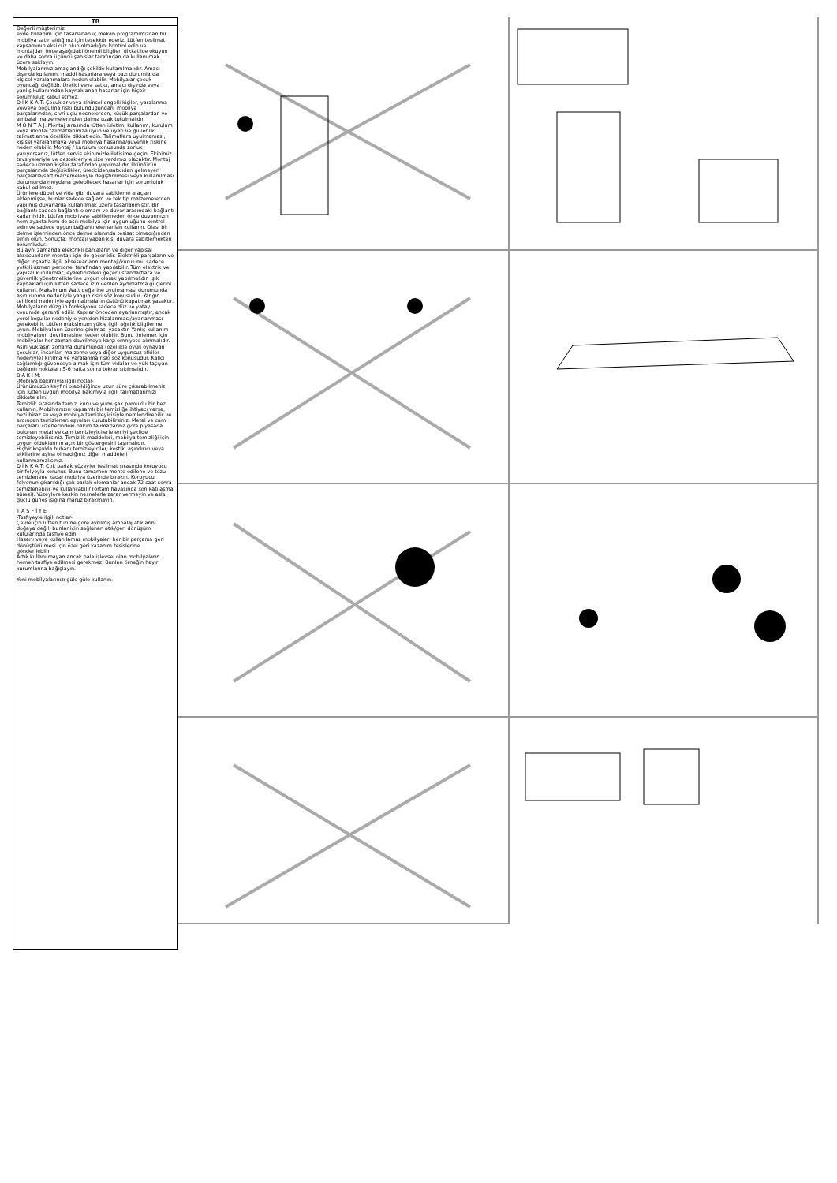TR
Değerli müşterimiz,
evde kullanım için tasarlanan iç mekan programımızdan bir mobilya satın aldığınız için teşekkür ederiz. Lütfen teslimat kapsamının eksiksiz olup olmadığını kontrol edin ve montajdan önce aşağıdaki önemli bilgileri dikkatlice okuyun ve daha sonra üçüncü şahıslar tarafından da kullanılmak üzere saklayın.
Mobilyalarımız amaçlandığı şekilde kullanılmalıdır. Amacı dışında kullanım, maddi hasarlara veya bazı durumlarda kişisel yaralanmalara neden olabilir. Mobilyalar çocuk oyuncağı değildir. Üretici veya satıcı, amacı dışında veya yanlış kullanımdan kaynaklanan hasarlar için hiçbir sorumluluk kabul etmez.
D İ K K A T: Çocuklar veya zihinsel engelli kişiler, yaralanma ve/veya boğulma riski bulunduğundan, mobilya parçalarından, sivri uçlu nesnelerden, küçük parçalardan ve ambalaj malzemelerinden daima uzak tutulmalıdır.
M O N T A J: Montaj sırasında lütfen işletim, kullanım, kurulum veya montaj talimatlarımıza uyun ve uyarı ve güvenlik talimatlarına özellikle dikkat edin. Talimatlara uyulmaması, kişisel yaralanmaya veya mobilya hasarına/güvenlik riskine neden olabilir. Montaj / kurulum konusunda zorluk yaşıyorsanız, lütfen servis ekibimizle iletişime geçin. Ekibimiz tavsiyeleriyle ve destekleriyle size yardımcı olacaktır. Montaj sadece uzman kişiler tarafından yapılmalıdır. Ürün/ürün parçalarında değişiklikler, üreticiden/satıcıdan gelmeyen parçalarla/sarf malzemeleriyle değiştirilmesi veya kullanılması durumunda meydana gelebilecek hasarlar için sorumluluk kabul edilmez.
Ürünlere dübel ve vida gibi duvara sabitleme araçları eklenmişse, bunlar sadece sağlam ve tek tip malzemelerden yapılmış duvarlarda kullanılmak üzere tasarlanmıştır. Bir bağlantı sadece bağlantı elemanı ve duvar arasındaki bağlantı kadar iyidir. Lütfen mobilyayı sabitlemeden önce duvarınızın hem ayakta hem de asılı mobilya için uygunluğunu kontrol edin ve sadece uygun bağlantı elemanları kullanın. Olası bir delme işleminden önce delme alanında tesisat olmadığından emin olun. Sonuçta, montajı yapan kişi duvara sabitlemekten sorumludur.
Bu aynı zamanda elektrikli parçaların ve diğer yapısal aksesuarların montajı için de geçerlidir. Elektrikli parçaların ve diğer inşaatla ilgili aksesuarların montajı/kurulumu sadece yetkili uzman personel tarafından yapılabilir. Tüm elektrik ve yapısal kurulumlar, eyaletinizdeki geçerli standartlara ve güvenlik yönetmeliklerine uygun olarak yapılmalıdır. Işık kaynakları için lütfen sadece izin verilen aydınlatma güçlerini kullanın. Maksimum Watt değerine uyulmaması durumunda aşırı ısınma nedeniyle yangın riski söz konusudur. Yangın tehlikesi nedeniyle aydınlatmaların üstünü kapatmak yasaktır.
Mobilyaların düzgün fonksiyonu sadece düz ve yatay konumda garanti edilir. Kapılar önceden ayarlanmıştır, ancak yerel koşullar nedeniyle yeniden hizalanması/ayarlanması gerekebilir. Lütfen maksimum yükle ilgili ağırlık bilgilerine uyun. Mobilyaların üzerine çıkılması yasaktır. Yanlış kullanım mobilyaların devrilmesine neden olabilir. Bunu önlemek için mobilyalar her zaman devrilmeye karşı emniyete alınmalıdır. Aşırı yük/aşırı zorlama durumunda (özellikle oyun oynayan çocuklar, insanlar, malzeme veya diğer uygunsuz etkiler nedeniyle) kırılma ve yaralanma riski söz konusudur. Kalıcı sağlamlığı güvenceye almak için tüm vidalar ve yük taşıyan bağlantı noktaları 5-6 hafta sonra tekrar sıkılmalıdır.
B A K I M:
-Mobilya bakımıyla ilgili notlar-
Ürünümüzün keyfini olabildiğince uzun süre çıkarabilmeniz için lütfen uygun mobilya bakımıyla ilgili talimatlarımızı dikkate alın.
Temizlik sırasında temiz, kuru ve yumuşak pamuklu bir bez kullanın. Mobilyanızın kapsamlı bir temizliğe ihtiyacı varsa, bezi biraz su veya mobilya temizleyicisiyle nemlendirebilir ve ardından temizlenen eşyaları kurutabilirsiniz. Metal ve cam parçaları, üzerlerindeki bakım talimatlarına göre piyasada bulunan metal ve cam temizleyicilerle en iyi şekilde temizleyebilirsiniz. Temizlik maddeleri, mobilya temizliği için uygun olduklarının açık bir göstergesini taşımalıdır.
Hiçbir koşulda buharlı temizleyiciler, kostik, aşındırıcı veya etkilerine aşina olmadığınız diğer maddeleri kullanmamalısınız.
D İ K K A T: Çok parlak yüzeyler teslimat sırasında koruyucu bir folyoyla korunur. Bunu tamamen monte edilene ve tozu temizlenene kadar mobilya üzerinde bırakın. Koruyucu folyonun çıkarıldığı çok parlak elemanlar ancak 72 saat sonra temizlenebilir ve kullanılabilir (ortam havasında son katılaşma süresi). Yüzeylere keskin nesnelerle zarar vermeyin ve asla güçlü güneş ışığına maruz bırakmayın.
T A S F İ Y E
-Tasfiyeyle ilgili notlar-
Çevre için lütfen türüne göre ayrılmış ambalaj atıklarını doğaya değil, bunlar için sağlanan atık/geri dönüşüm kutularında tasfiye edin.
Hasarlı veya kullanılamaz mobilyalar, her bir parçanın geri dönüştürülmesi için özel geri kazanım tesislerine gönderilebilir.
Artık kullanılmayan ancak hala işlevsel olan mobilyaların hemen tasfiye edilmesi gerekmez. Bunları örneğin hayır kurumlarına bağışlayın.
Yeni mobilyalarınızı güle güle kullanın.